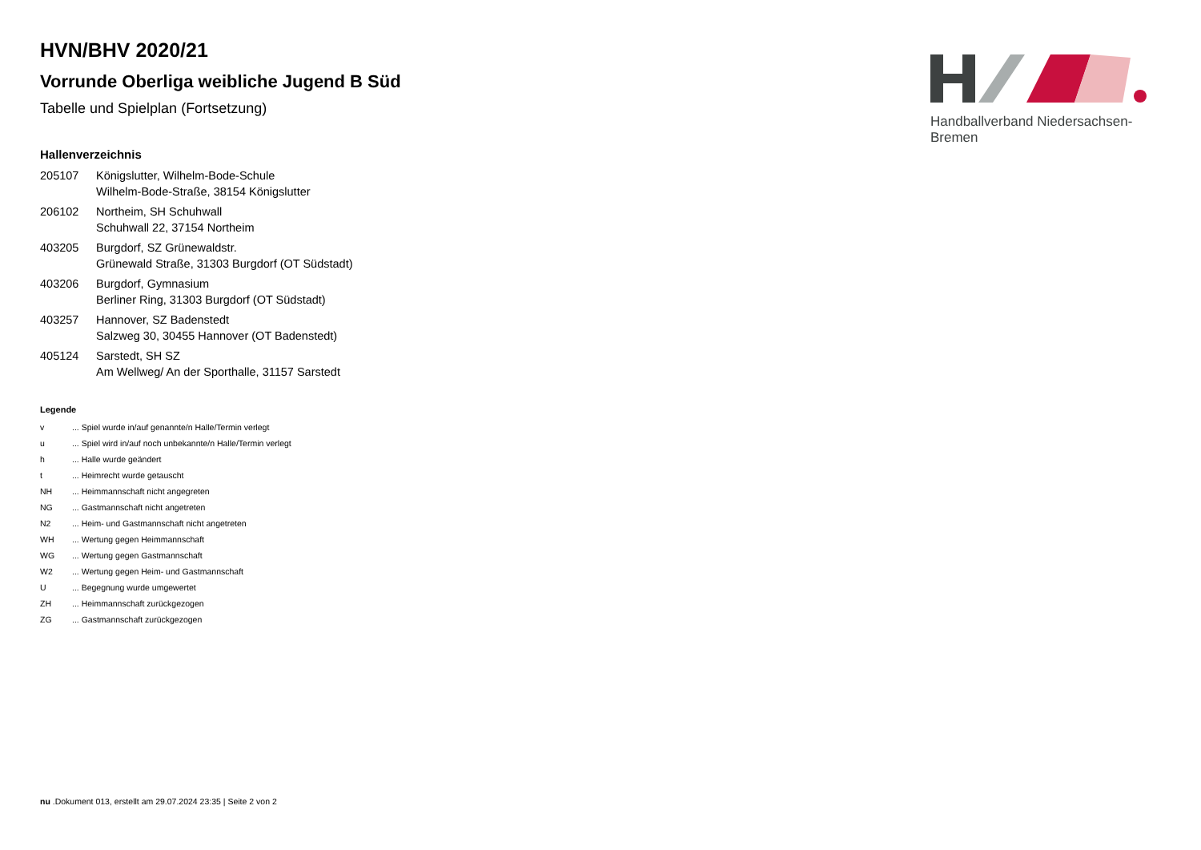Handballverband Niedersachsen-Bremen
HVN/BHV 2020/21
Vorrunde Oberliga weibliche Jugend B Süd
Tabelle und Spielplan (Fortsetzung)
Hallenverzeichnis
| 205107 | Königslutter, Wilhelm-Bode-Schule Wilhelm-Bode-Straße, 38154 Königslutter |
| 206102 | Northeim, SH Schuhwall Schuhwall 22, 37154 Northeim |
| 403205 | Burgdorf, SZ Grünewaldstr. Grünewald Straße, 31303 Burgdorf (OT Südstadt) |
| 403206 | Burgdorf, Gymnasium Berliner Ring, 31303 Burgdorf (OT Südstadt) |
| 403257 | Hannover, SZ Badenstedt Salzweg 30, 30455 Hannover (OT Badenstedt) |
| 405124 | Sarstedt, SH SZ Am Wellweg/ An der Sporthalle, 31157 Sarstedt |
Legende
| v | ... Spiel wurde in/auf genannte/n Halle/Termin verlegt |
| u | ... Spiel wird in/auf noch unbekannte/n Halle/Termin verlegt |
| h | ... Halle wurde geändert |
| t | ... Heimrecht wurde getauscht |
| NH | ... Heimmannschaft nicht angegreten |
| NG | ... Gastmannschaft nicht angetreten |
| N2 | ... Heim- und Gastmannschaft nicht angetreten |
| WH | ... Wertung gegen Heimmannschaft |
| WG | ... Wertung gegen Gastmannschaft |
| W2 | ... Wertung gegen Heim- und Gastmannschaft |
| U | ... Begegnung wurde umgewertet |
| ZH | ... Heimmannschaft zurückgezogen |
| ZG | ... Gastmannschaft zurückgezogen |
nu .Dokument 013, erstellt am 29.07.2024 23:35 | Seite 2 von 2